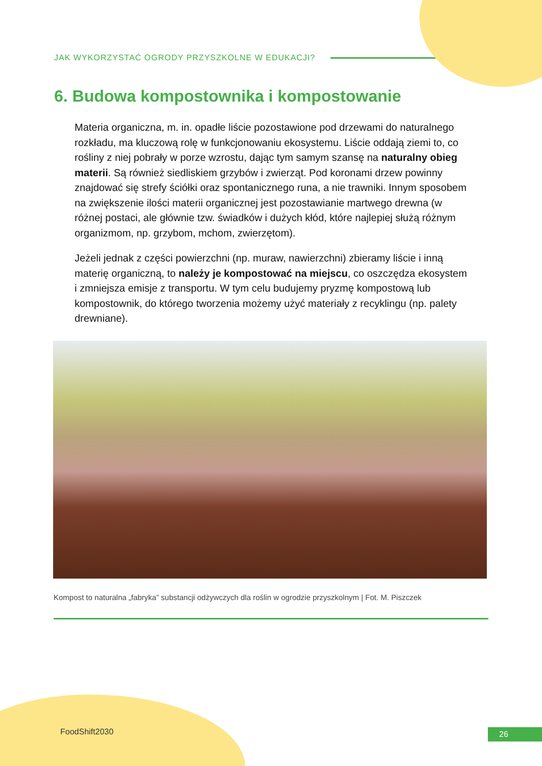JAK WYKORZYSTAĆ OGRODY PRZYSZKOLNE W EDUKACJI?
6. Budowa kompostownika i kompostowanie
Materia organiczna, m. in. opadłe liście pozostawione pod drzewami do naturalnego rozkładu, ma kluczową rolę w funkcjonowaniu ekosystemu. Liście oddają ziemi to, co rośliny z niej pobrały w porze wzrostu, dając tym samym szansę na naturalny obieg materii. Są również siedliskiem grzybów i zwierząt. Pod koronami drzew powinny znajdować się strefy ściółki oraz spontanicznego runa, a nie trawniki. Innym sposobem na zwiększenie ilości materii organicznej jest pozostawianie martwego drewna (w różnej postaci, ale głównie tzw. świadków i dużych kłód, które najlepiej służą różnym organizmom, np. grzybom, mchom, zwierzętom).
Jeżeli jednak z części powierzchni (np. muraw, nawierzchni) zbieramy liście i inną materię organiczną, to należy je kompostować na miejscu, co oszczędza ekosystem i zmniejsza emisje z transportu. W tym celu budujemy pryzmę kompostową lub kompostownik, do którego tworzenia możemy użyć materiały z recyklingu (np. palety drewniane).
Kompost to naturalna „fabryka” substancji odżywczych dla roślin w ogrodzie przyszkolnym | Fot. M. Piszczek
FoodShift2030
26